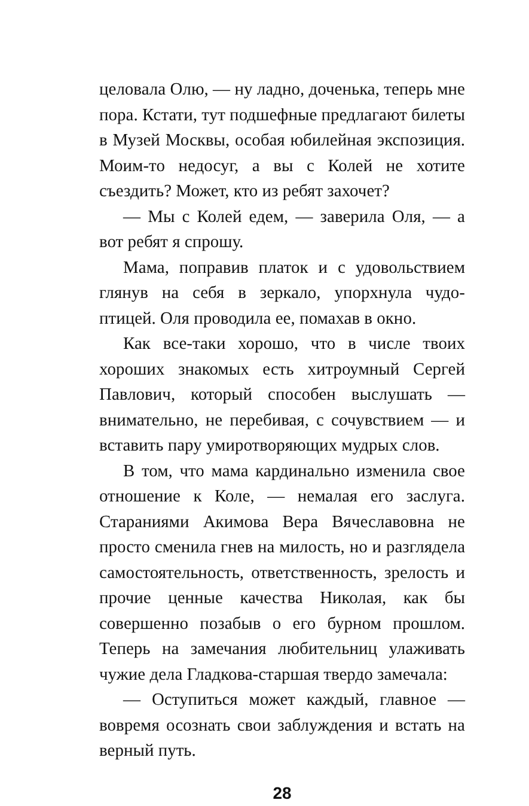целовала Олю, — ну ладно, доченька, теперь мне пора. Кстати, тут подшефные предлагают билеты в Музей Москвы, особая юбилейная экспозиция. Моим-то недосуг, а вы с Колей не хотите съездить? Может, кто из ребят захочет?
— Мы с Колей едем, — заверила Оля, — а вот ребят я спрошу.
Мама, поправив платок и с удовольствием глянув на себя в зеркало, упорхнула чудо-птицей. Оля проводила ее, помахав в окно.
Как все-таки хорошо, что в числе твоих хороших знакомых есть хитроумный Сергей Павлович, который способен выслушать — внимательно, не перебивая, с сочувствием — и вставить пару умиротворяющих мудрых слов.
В том, что мама кардинально изменила свое отношение к Коле, — немалая его заслуга. Стараниями Акимова Вера Вячеславовна не просто сменила гнев на милость, но и разглядела самостоятельность, ответственность, зрелость и прочие ценные качества Николая, как бы совершенно позабыв о его бурном прошлом. Теперь на замечания любительниц улаживать чужие дела Гладкова-старшая твердо замечала:
— Оступиться может каждый, главное — вовремя осознать свои заблуждения и встать на верный путь.
28